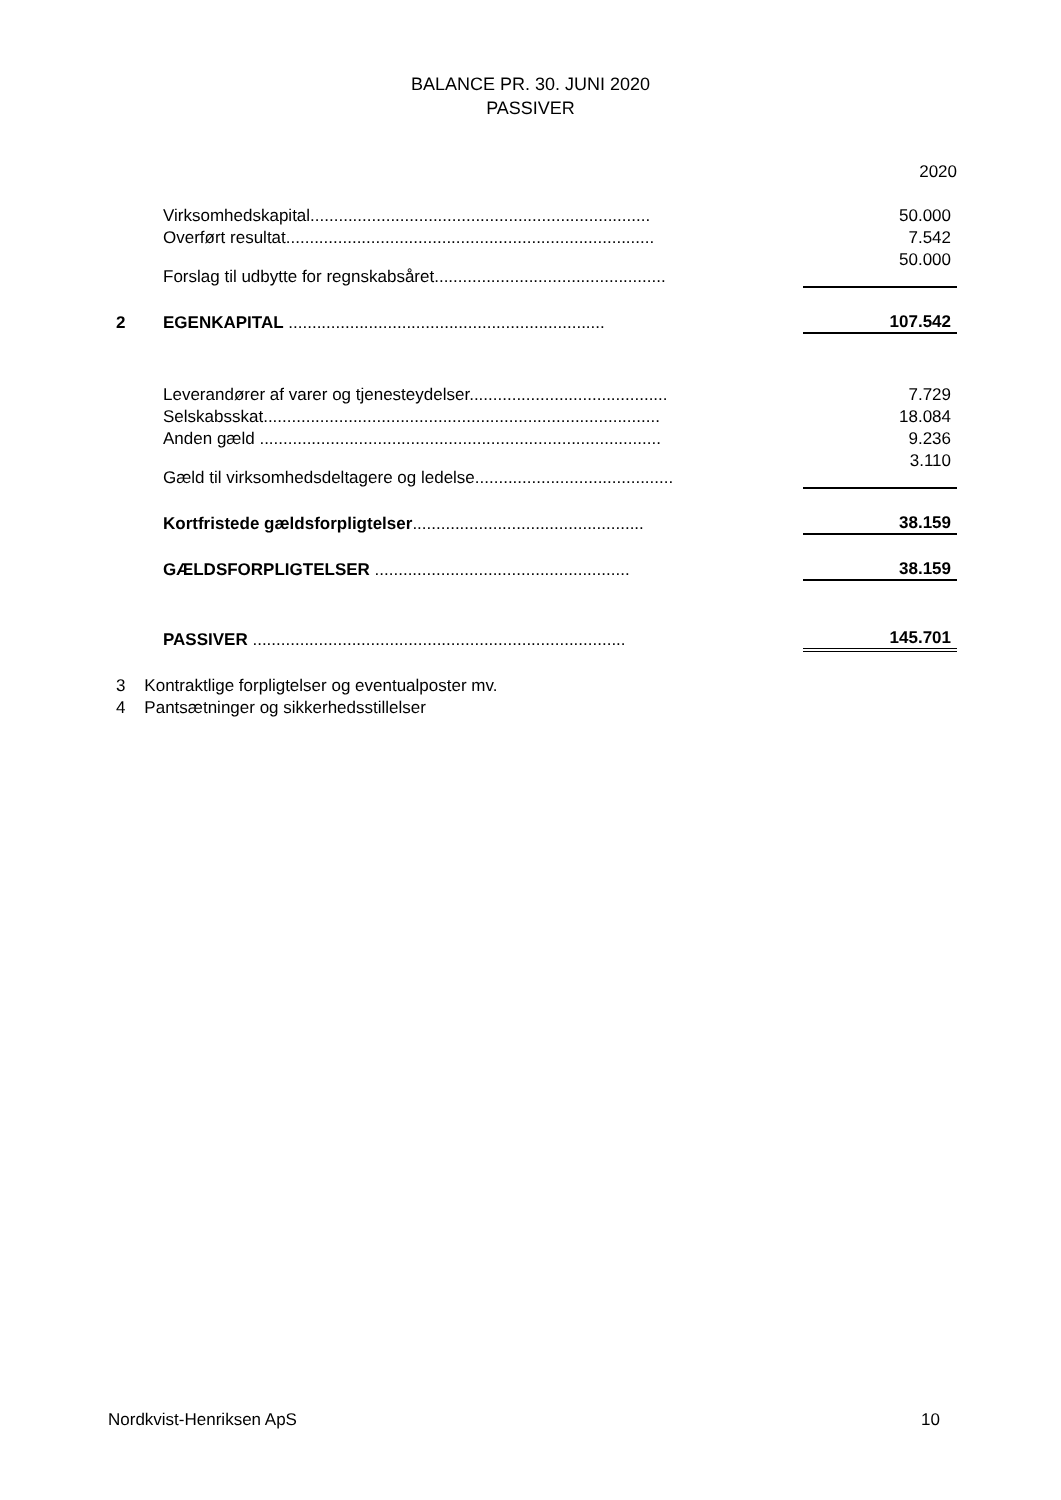BALANCE PR. 30. JUNI 2020
PASSIVER
| | | 2020 |
| | Virksomhedskapital........................................................................ | 50.000 |
| | Overført resultat.............................................................................. | 7.542 |
| | Forslag til udbytte for regnskabsåret................................................. | 50.000 |
| 2 | EGENKAPITAL ................................................................... | 107.542 |
| | Leverandører af varer og tjenesteydelser.......................................... | 7.729 |
| | Selskabsskat.................................................................................... | 18.084 |
| | Anden gæld ..................................................................................... | 9.236 |
| | Gæld til virksomhedsdeltagere og ledelse.......................................... | 3.110 |
| | Kortfristede gældsforpligtelser ................................................. | 38.159 |
| | GÆLDSFORPLIGTELSER ...................................................... | 38.159 |
| | PASSIVER ............................................................................... | 145.701 |
3 Kontraktlige forpligtelser og eventualposter mv.
4 Pantsætninger og sikkerhedsstillelser
Nordkvist-Henriksen ApS 10